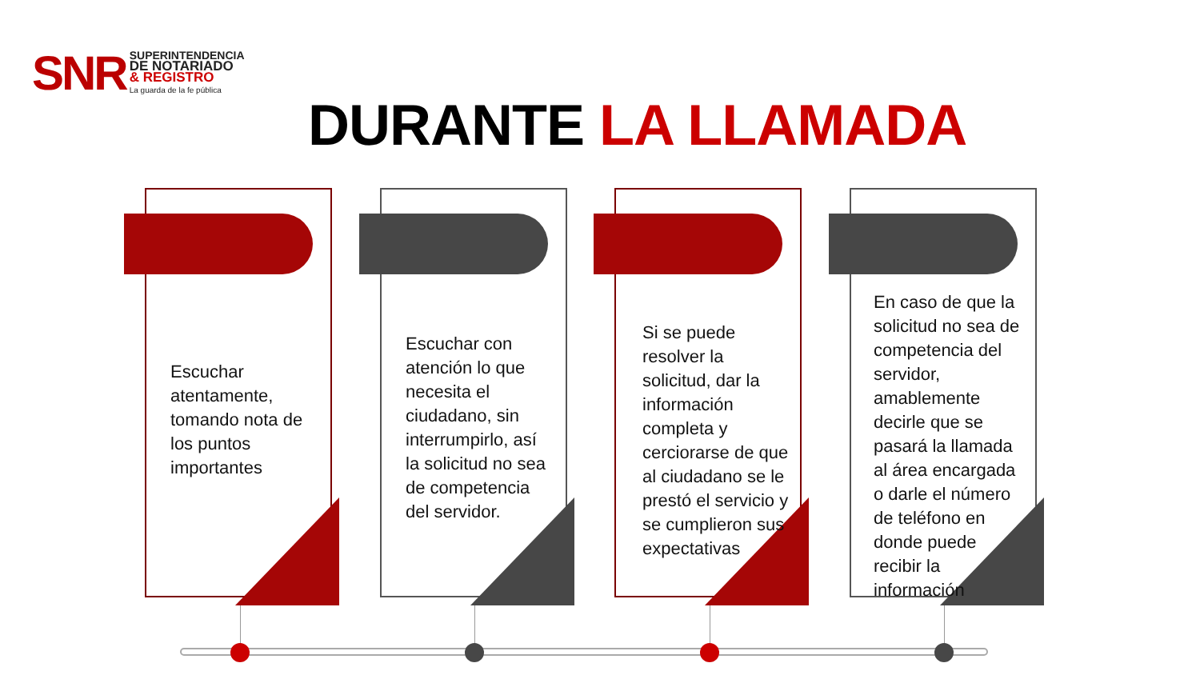SNR
SUPERINTENDENCIA
DE NOTARIADO
& REGISTRO
La guarda de la fe pública
DURANTE LA LLAMADA
Escuchar atentamente, tomando nota de los puntos importantes
Escuchar con atención lo que necesita el ciudadano, sin interrumpirlo, así la solicitud no sea de competencia del servidor.
Si se puede resolver la solicitud, dar la información completa y cerciorarse de que al ciudadano se le prestó el servicio y se cumplieron sus expectativas
En caso de que la solicitud no sea de competencia del servidor, amablemente decirle que se pasará la llamada al área encargada o darle el número de teléfono en donde puede recibir la información